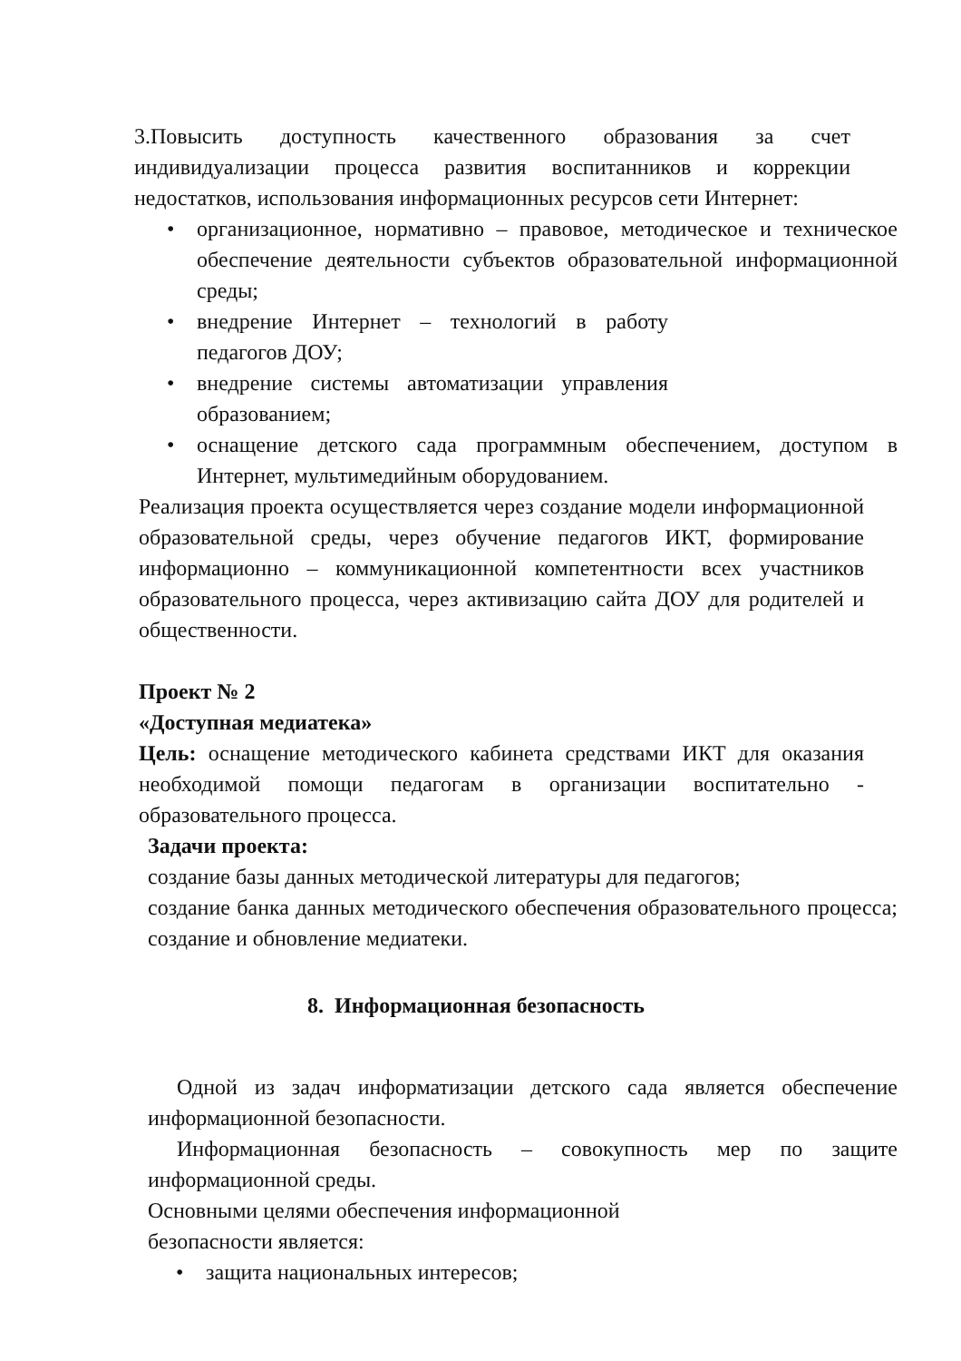3.Повысить доступность качественного образования за счет индивидуализации процесса развития воспитанников и коррекции недостатков, использования информационных ресурсов сети Интернет:
• организационное, нормативно – правовое, методическое и техническое обеспечение деятельности субъектов образовательной информационной среды;
• внедрение Интернет – технологий в работу педагогов ДОУ;
• внедрение системы автоматизации управления образованием;
• оснащение детского сада программным обеспечением, доступом в Интернет, мультимедийным оборудованием.
Реализация проекта осуществляется через создание модели информационной образовательной среды, через обучение педагогов ИКТ, формирование информационно – коммуникационной компетентности всех участников образовательного процесса, через активизацию сайта ДОУ для родителей и общественности.
Проект № 2
«Доступная медиатека»
Цель: оснащение методического кабинета средствами ИКТ для оказания необходимой помощи педагогам в организации воспитательно - образовательного процесса.
Задачи проекта:
создание базы данных методической литературы для педагогов;
создание банка данных методического обеспечения образовательного процесса; создание и обновление медиатеки.
8. Информационная безопасность
Одной из задач информатизации детского сада является обеспечение информационной безопасности.
Информационная безопасность – совокупность мер по защите информационной среды.
Основными целями обеспечения информационной
безопасности является:
• защита национальных интересов;